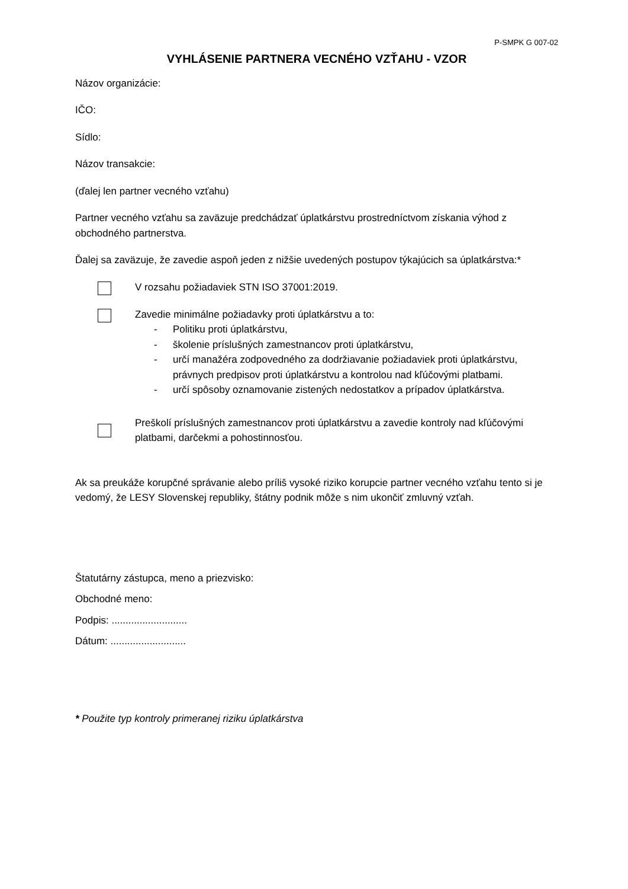P-SMPK G 007-02
VYHLÁSENIE PARTNERA VECNÉHO VZŤAHU - VZOR
Názov organizácie:
IČO:
Sídlo:
Názov transakcie:
(ďalej len partner vecného vzťahu)
Partner vecného vzťahu sa zaväzuje predchádzať úplatkárstvu prostredníctvom získania výhod z obchodného partnerstva.
Ďalej sa zaväzuje, že zavedie aspoň jeden z nižšie uvedených postupov týkajúcich sa úplatkárstva:*
V rozsahu požiadaviek STN ISO 37001:2019.
Zavedie minimálne požiadavky proti úplatkárstvu a to:
- Politiku proti úplatkárstvu,
- školenie príslušných zamestnancov proti úplatkárstvu,
- určí manažéra zodpovedného za dodržiavanie požiadaviek proti úplatkárstvu, právnych predpisov proti úplatkárstvu a kontrolou nad kľúčovými platbami.
- určí spôsoby oznamovanie zistených nedostatkov a prípadov úplatkárstva.
Preškolí príslušných zamestnancov proti úplatkárstvu a zavedie kontroly nad kľúčovými platbami, darčekmi a pohostinnosťou.
Ak sa preukáže korupčné správanie alebo príliš vysoké riziko korupcie partner vecného vzťahu tento si je vedomý, že LESY Slovenskej republiky, štátny podnik môže s nim ukončiť zmluvný vzťah.
Štatutárny zástupca, meno a priezvisko:
Obchodné meno:
Podpis: ...........................
Dátum: ...........................
* Použite typ kontroly primeranej riziku úplatkárstva